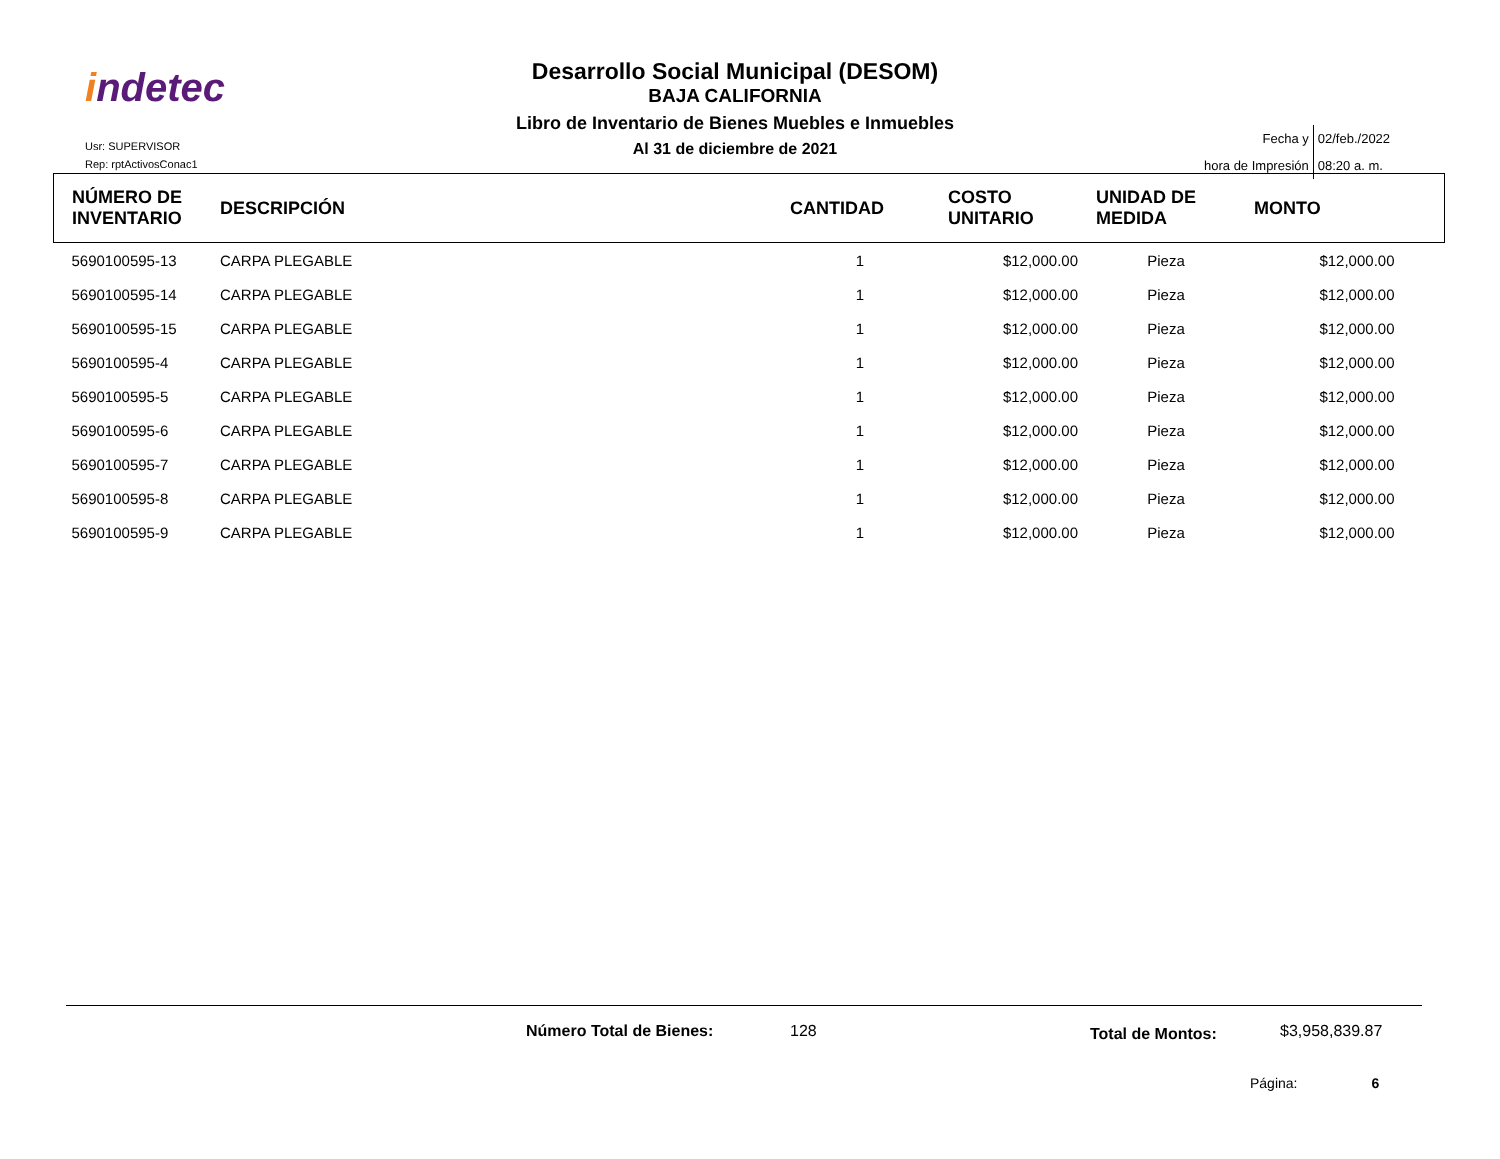indetec
Desarrollo Social Municipal (DESOM)
BAJA CALIFORNIA
Libro de Inventario de Bienes Muebles e Inmuebles
Al 31 de diciembre de 2021
Usr: SUPERVISOR
Rep: rptActivosConac1
| Fecha y | 02/feb./2022 |
| hora de Impresión | 08:20 a. m. |
| NÚMERO DE INVENTARIO | DESCRIPCIÓN | CANTIDAD | COSTO UNITARIO | UNIDAD DE MEDIDA | MONTO |
| --- | --- | --- | --- | --- | --- |
| 5690100595-13 | CARPA PLEGABLE | 1 | $12,000.00 | Pieza | $12,000.00 |
| 5690100595-14 | CARPA PLEGABLE | 1 | $12,000.00 | Pieza | $12,000.00 |
| 5690100595-15 | CARPA PLEGABLE | 1 | $12,000.00 | Pieza | $12,000.00 |
| 5690100595-4 | CARPA PLEGABLE | 1 | $12,000.00 | Pieza | $12,000.00 |
| 5690100595-5 | CARPA PLEGABLE | 1 | $12,000.00 | Pieza | $12,000.00 |
| 5690100595-6 | CARPA PLEGABLE | 1 | $12,000.00 | Pieza | $12,000.00 |
| 5690100595-7 | CARPA PLEGABLE | 1 | $12,000.00 | Pieza | $12,000.00 |
| 5690100595-8 | CARPA PLEGABLE | 1 | $12,000.00 | Pieza | $12,000.00 |
| 5690100595-9 | CARPA PLEGABLE | 1 | $12,000.00 | Pieza | $12,000.00 |
Número Total de Bienes: 128 Total de Montos: $3,958,839.87
Página: 6